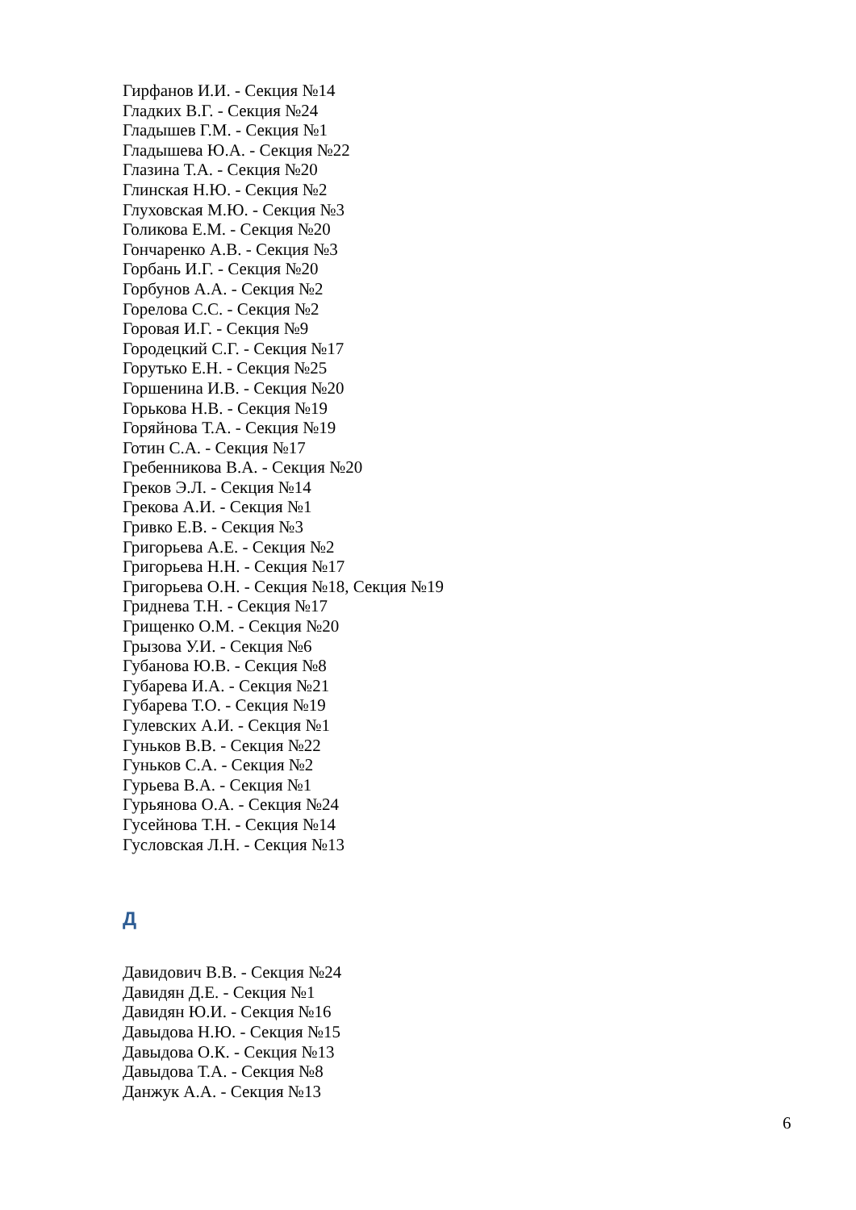Гирфанов И.И. - Секция №14
Гладких В.Г. - Секция №24
Гладышев Г.М. - Секция №1
Гладышева Ю.А. - Секция №22
Глазина Т.А. - Секция №20
Глинская Н.Ю. - Секция №2
Глуховская М.Ю. - Секция №3
Голикова Е.М. - Секция №20
Гончаренко А.В. - Секция №3
Горбань И.Г. - Секция №20
Горбунов А.А. - Секция №2
Горелова С.С. - Секция №2
Горовая И.Г. - Секция №9
Городецкий С.Г. - Секция №17
Горутько Е.Н. - Секция №25
Горшенина И.В. - Секция №20
Горькова Н.В. - Секция №19
Горяйнова Т.А. - Секция №19
Готин С.А. - Секция №17
Гребенникова В.А. - Секция №20
Греков Э.Л. - Секция №14
Грекова А.И. - Секция №1
Гривко Е.В. - Секция №3
Григорьева А.Е. - Секция №2
Григорьева Н.Н. - Секция №17
Григорьева О.Н. - Секция №18, Секция №19
Гриднева Т.Н. - Секция №17
Грищенко О.М. - Секция №20
Грызова У.И. - Секция №6
Губанова Ю.В. - Секция №8
Губарева И.А. - Секция №21
Губарева Т.О. - Секция №19
Гулевских А.И. - Секция №1
Гуньков В.В. - Секция №22
Гуньков С.А. - Секция №2
Гурьева В.А. - Секция №1
Гурьянова О.А. - Секция №24
Гусейнова Т.Н. - Секция №14
Гусловская Л.Н. - Секция №13
Д
Давидович В.В. - Секция №24
Давидян Д.Е. - Секция №1
Давидян Ю.И. - Секция №16
Давыдова Н.Ю. - Секция №15
Давыдова О.К. - Секция №13
Давыдова Т.А. - Секция №8
Данжук А.А. - Секция №13
6